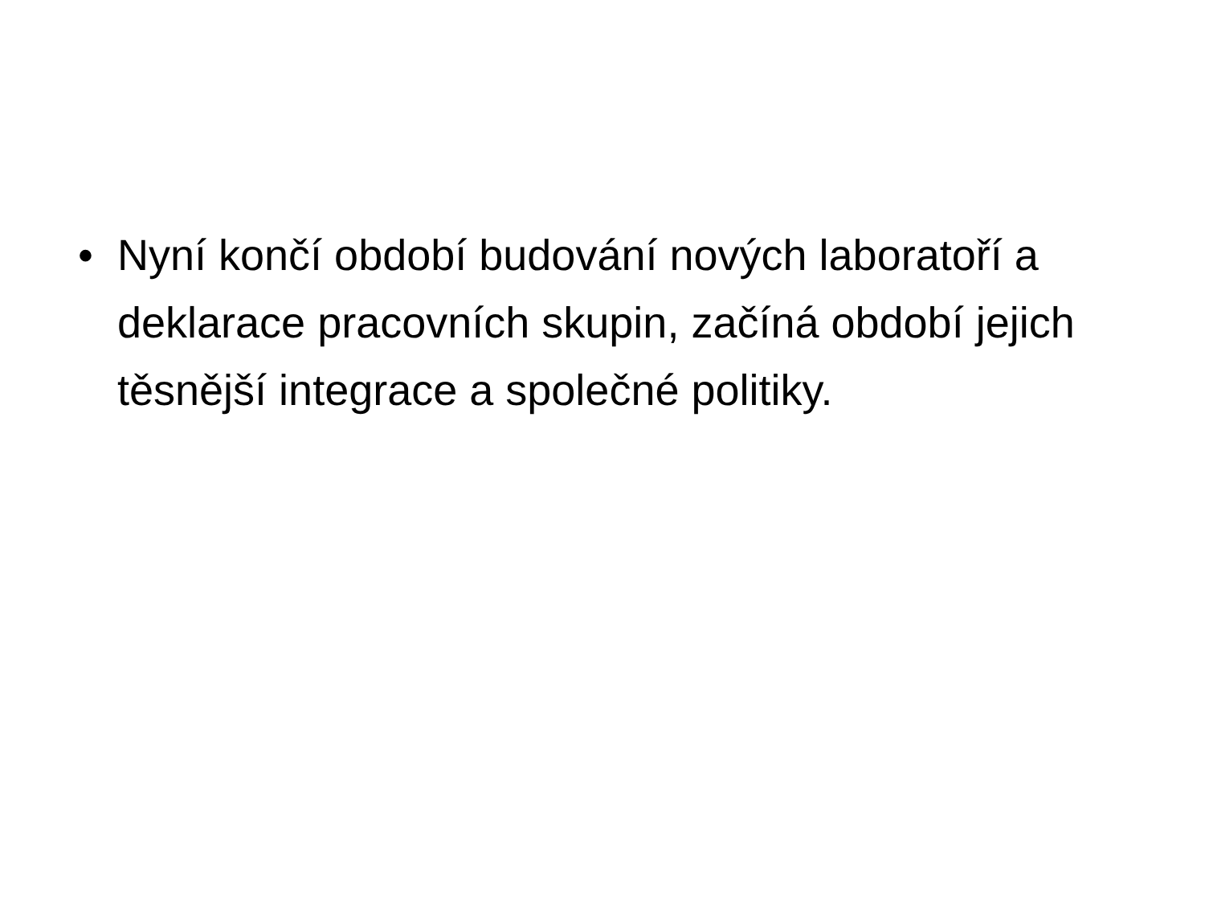• Nyní končí období budování nových laboratoří a deklarace pracovních skupin, začíná období jejich těsnější integrace a společné politiky.